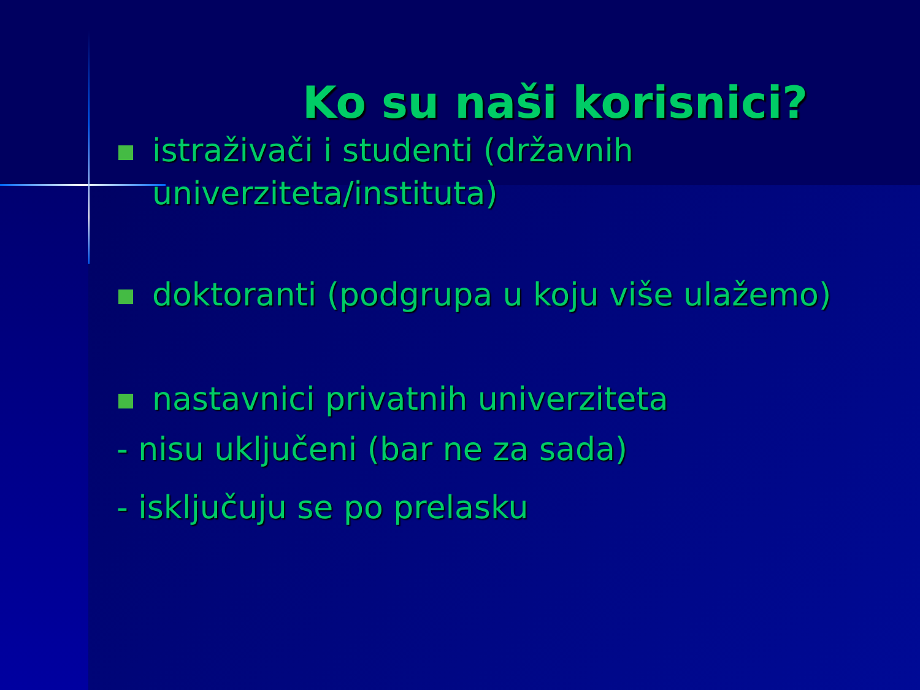Ko su naši korisnici?
istraživači i studenti (državnih univerziteta/instituta)
doktoranti (podgrupa u koju više ulažemo)
nastavnici privatnih univerziteta
- nisu uključeni (bar ne za sada)
- isključuju se po prelasku